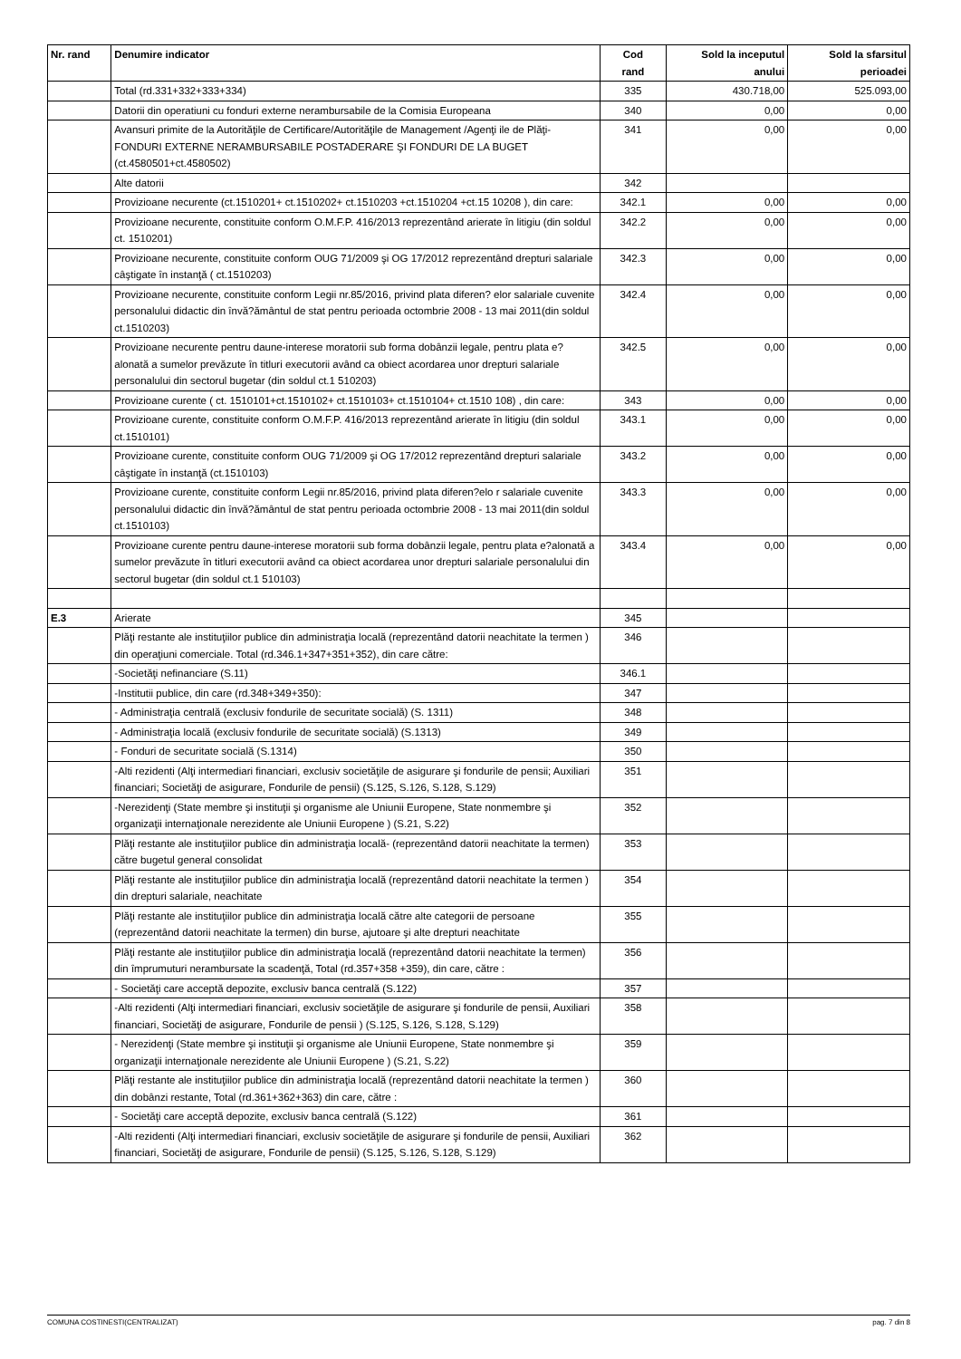| Nr. rand | Denumire indicator | Cod rand | Sold la inceputul anului | Sold la sfarsitul perioadei |
| --- | --- | --- | --- | --- |
| | Total (rd.331+332+333+334) | 335 | 430.718,00 | 525.093,00 |
| | Datorii din operatiuni cu fonduri externe nerambursabile de la Comisia Europeana | 340 | 0,00 | 0,00 |
| | Avansuri primite de la Autorităţile de Certificare/Autorităţile de Management /Agenţi ile de Plăţi- FONDURI EXTERNE NERAMBURSABILE POSTADERARE ŞI FONDURI DE LA BUGET (ct.4580501+ct.4580502) | 341 | 0,00 | 0,00 |
| | Alte datorii | 342 | | |
| | Provizioane necurente (ct.1510201+ ct.1510202+ ct.1510203 +ct.1510204 +ct.15 10208 ), din care: | 342.1 | 0,00 | 0,00 |
| | Provizioane necurente, constituite conform O.M.F.P. 416/2013 reprezentând arierate în litigiu (din soldul ct. 1510201) | 342.2 | 0,00 | 0,00 |
| | Provizioane necurente, constituite conform OUG 71/2009 şi OG 17/2012 reprezentând drepturi salariale câştigate în instanţă ( ct.1510203) | 342.3 | 0,00 | 0,00 |
| | Provizioane necurente, constituite conform Legii nr.85/2016, privind plata diferen? elor salariale cuvenite personalului didactic din învă?ământul de stat pentru perioada octombrie 2008 - 13 mai 2011(din soldul ct.1510203) | 342.4 | 0,00 | 0,00 |
| | Provizioane necurente pentru daune-interese moratorii sub forma dobânzii legale, pentru plata e?alonată a sumelor prevăzute în titluri executorii având ca obiect acordarea unor drepturi salariale personalului din sectorul bugetar (din soldul ct.1 510203) | 342.5 | 0,00 | 0,00 |
| | Provizioane curente ( ct. 1510101+ct.1510102+ ct.1510103+ ct.1510104+ ct.1510 108) , din care: | 343 | 0,00 | 0,00 |
| | Provizioane curente, constituite conform O.M.F.P. 416/2013 reprezentând arierate în litigiu (din soldul ct.1510101) | 343.1 | 0,00 | 0,00 |
| | Provizioane curente, constituite conform OUG 71/2009 şi OG 17/2012 reprezentând drepturi salariale câştigate în instanţă (ct.1510103) | 343.2 | 0,00 | 0,00 |
| | Provizioane curente, constituite conform Legii nr.85/2016, privind plata diferen?elo r salariale cuvenite personalului didactic din învă?ământul de stat pentru perioada octombrie 2008 - 13 mai 2011(din soldul ct.1510103) | 343.3 | 0,00 | 0,00 |
| | Provizioane curente pentru daune-interese moratorii sub forma dobânzii legale, pentru plata e?alonată a sumelor prevăzute în titluri executorii având ca obiect acordarea unor drepturi salariale personalului din sectorul bugetar (din soldul ct.1 510103) | 343.4 | 0,00 | 0,00 |
| E.3 | Arierate | 345 | | |
| | Plăţi restante ale instituţiilor publice din administraţia locală (reprezentând datorii neachitate la termen ) din operaţiuni comerciale. Total (rd.346.1+347+351+352), din care către: | 346 | | |
| | -Societăţi nefinanciare (S.11) | 346.1 | | |
| | -Institutii publice, din care (rd.348+349+350): | 347 | | |
| | - Administraţia centrală (exclusiv fondurile de securitate socială) (S. 1311) | 348 | | |
| | - Administraţia locală (exclusiv fondurile de securitate socială) (S.1313) | 349 | | |
| | - Fonduri de securitate socială (S.1314) | 350 | | |
| | -Alti rezidenti (Alţi intermediari financiari, exclusiv societăţile de asigurare şi fondurile de pensii; Auxiliari financiari; Societăţi de asigurare, Fondurile de pensii) (S.125, S.126, S.128, S.129) | 351 | | |
| | -Nerezidenţi (State membre şi instituţii şi organisme ale Uniunii Europene, State nonmembre şi organizaţii internaţionale nerezidente ale Uniunii Europene ) (S.21, S.22) | 352 | | |
| | Plăţi restante ale instituţiilor publice din administraţia locală- (reprezentând datorii neachitate la termen) către bugetul general consolidat | 353 | | |
| | Plăţi restante ale instituţiilor publice din administraţia locală (reprezentând datorii neachitate la termen ) din drepturi salariale, neachitate | 354 | | |
| | Plăţi restante ale instituţiilor publice din administraţia locală către alte categorii de persoane (reprezentând datorii neachitate la termen) din burse, ajutoare şi alte drepturi neachitate | 355 | | |
| | Plăţi restante ale instituţiilor publice din administraţia locală (reprezentând datorii neachitate la termen) din împrumuturi nerambursate la scadenţă, Total (rd.357+358 +359), din care, către : | 356 | | |
| | - Societăţi care acceptă depozite, exclusiv banca centrală (S.122) | 357 | | |
| | -Alti rezidenti (Alţi intermediari financiari, exclusiv societăţile de asigurare şi fondurile de pensii, Auxiliari financiari, Societăţi de asigurare, Fondurile de pensii ) (S.125, S.126, S.128, S.129) | 358 | | |
| | - Nerezidenţi (State membre şi instituţii şi organisme ale Uniunii Europene, State nonmembre şi organizaţii internaţionale nerezidente ale Uniunii Europene ) (S.21, S.22) | 359 | | |
| | Plăţi restante ale instituţiilor publice din administraţia locală (reprezentând datorii neachitate la termen ) din dobânzi restante, Total (rd.361+362+363) din care, către : | 360 | | |
| | - Societăţi care acceptă depozite, exclusiv banca centrală (S.122) | 361 | | |
| | -Alti rezidenti (Alţi intermediari financiari, exclusiv societăţile de asigurare şi fondurile de pensii, Auxiliari financiari, Societăţi de asigurare, Fondurile de pensii) (S.125, S.126, S.128, S.129) | 362 | | |
COMUNA COSTINESTI(CENTRALIZAT) pag. 7 din 8